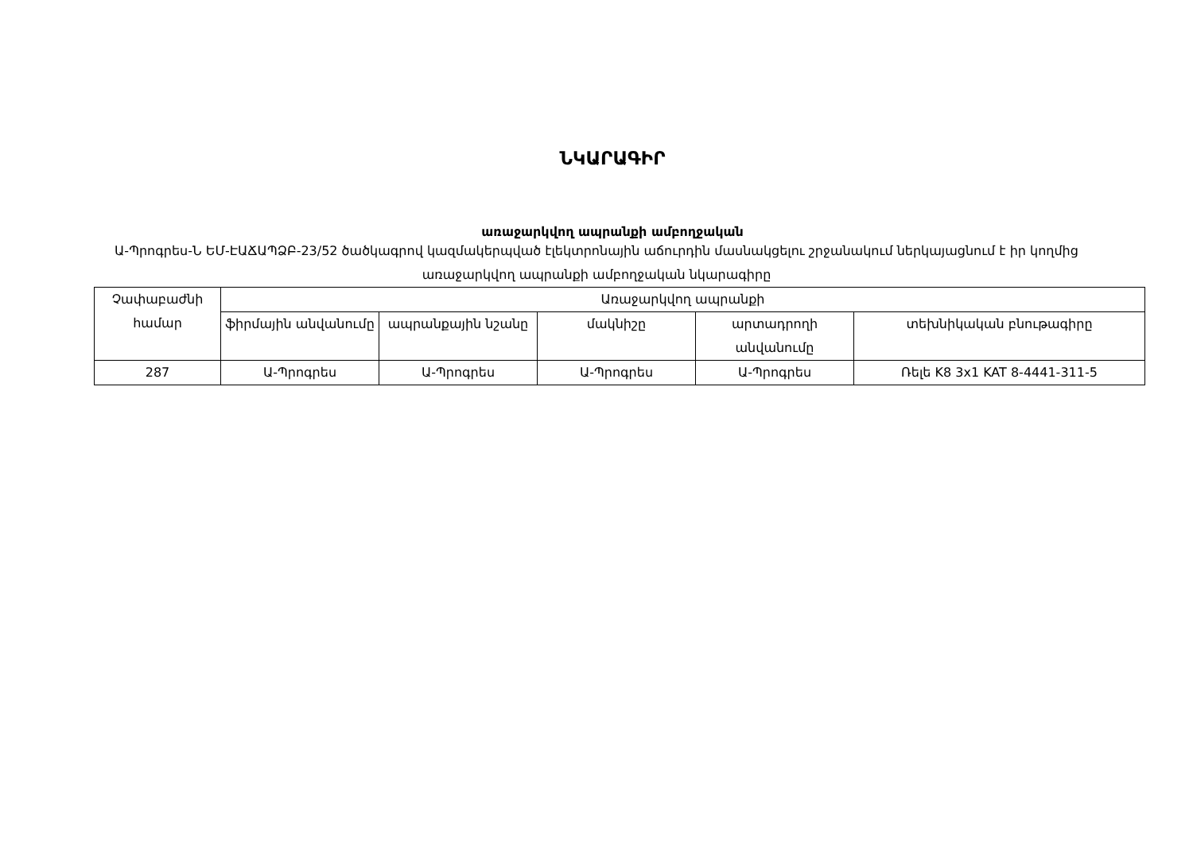ՆԿԱՐԱԳԻՐ
առաջարկվող ապրանքի ամբողջական
Ա-Պրոգրես-Ն ԵՄ-ԷԱՃԱՊՁԲ-23/52 ծածկագրով կազմակերպված էլեկտրոնային աճուրդին մասնակցելու շրջանակում ներկայացնում է իր կողմից առաջարկվող ապրանքի ամբողջական նկարագիրը
| Չափաբաժնի համար | Առաջարկվող ապրանքի | | | | |
| --- | --- | --- | --- | --- | --- |
| | ֆիրմային անվանումը | ապրանքային նշանը | մակնիշը | արտադրողի անվանումը | տեխնիկական բնութագիրը |
| 287 | Ա-Պրոգրես | Ա-Պրոգրես | Ա-Պրոգրես | Ա-Պրոգրես | Ռելե K8 3x1 KAT 8-4441-311-5 |